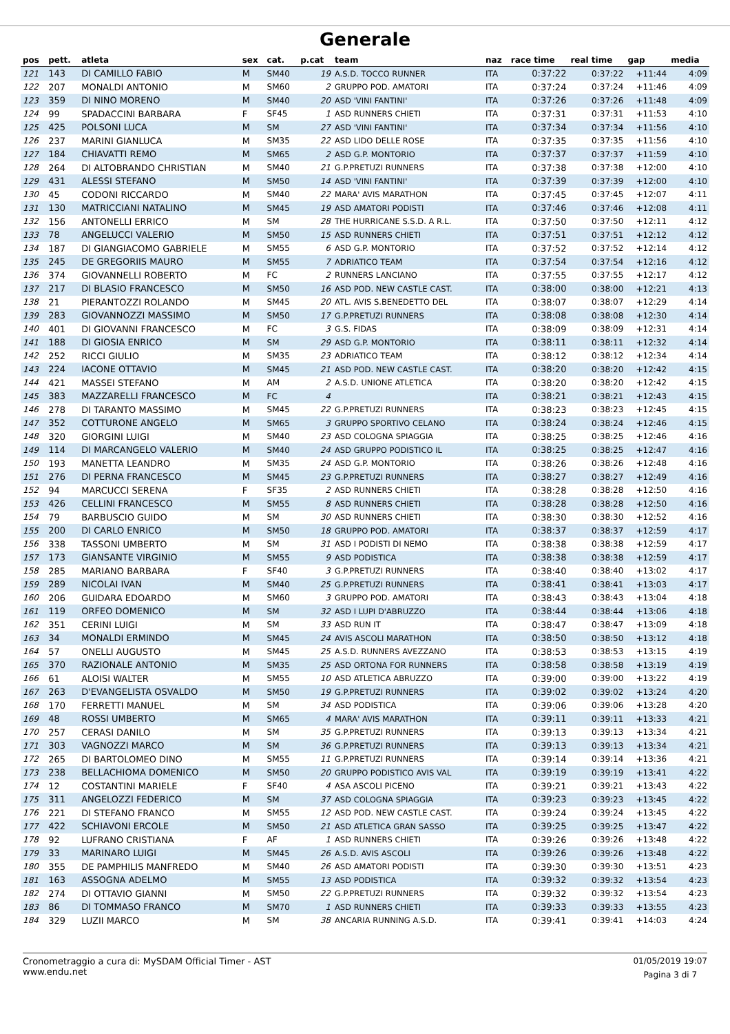Generale
| pos | pett. | atleta | sex | cat. | p.cat | team | naz | race time | real time | gap | media |
| --- | --- | --- | --- | --- | --- | --- | --- | --- | --- | --- | --- |
| 121 | 143 | DI CAMILLO FABIO | M | SM40 | 19 | A.S.D. TOCCO RUNNER | ITA | 0:37:22 | 0:37:22 | +11:44 | 4:09 |
| 122 | 207 | MONALDI ANTONIO | M | SM60 | 2 | GRUPPO POD. AMATORI | ITA | 0:37:24 | 0:37:24 | +11:46 | 4:09 |
| 123 | 359 | DI NINO MORENO | M | SM40 | 20 | ASD 'VINI FANTINI' | ITA | 0:37:26 | 0:37:26 | +11:48 | 4:09 |
| 124 | 99 | SPADACCINI BARBARA | F | SF45 | 1 | ASD RUNNERS CHIETI | ITA | 0:37:31 | 0:37:31 | +11:53 | 4:10 |
| 125 | 425 | POLSONI LUCA | M | SM | 27 | ASD 'VINI FANTINI' | ITA | 0:37:34 | 0:37:34 | +11:56 | 4:10 |
| 126 | 237 | MARINI GIANLUCA | M | SM35 | 22 | ASD LIDO DELLE ROSE | ITA | 0:37:35 | 0:37:35 | +11:56 | 4:10 |
| 127 | 184 | CHIAVATTI REMO | M | SM65 | 2 | ASD G.P. MONTORIO | ITA | 0:37:37 | 0:37:37 | +11:59 | 4:10 |
| 128 | 264 | DI ALTOBRANDO CHRISTIAN | M | SM40 | 21 | G.P.PRETUZI RUNNERS | ITA | 0:37:38 | 0:37:38 | +12:00 | 4:10 |
| 129 | 431 | ALESSI STEFANO | M | SM50 | 14 | ASD 'VINI FANTINI' | ITA | 0:37:39 | 0:37:39 | +12:00 | 4:10 |
| 130 | 45 | CODONI RICCARDO | M | SM40 | 22 | MARA' AVIS MARATHON | ITA | 0:37:45 | 0:37:45 | +12:07 | 4:11 |
| 131 | 130 | MATRICCIANI NATALINO | M | SM45 | 19 | ASD AMATORI PODISTI | ITA | 0:37:46 | 0:37:46 | +12:08 | 4:11 |
| 132 | 156 | ANTONELLI ERRICO | M | SM | 28 | THE HURRICANE S.S.D. A R.L. | ITA | 0:37:50 | 0:37:50 | +12:11 | 4:12 |
| 133 | 78 | ANGELUCCI VALERIO | M | SM50 | 15 | ASD RUNNERS CHIETI | ITA | 0:37:51 | 0:37:51 | +12:12 | 4:12 |
| 134 | 187 | DI GIANGIACOMO GABRIELE | M | SM55 | 6 | ASD G.P. MONTORIO | ITA | 0:37:52 | 0:37:52 | +12:14 | 4:12 |
| 135 | 245 | DE GREGORIIS MAURO | M | SM55 | 7 | ADRIATICO TEAM | ITA | 0:37:54 | 0:37:54 | +12:16 | 4:12 |
| 136 | 374 | GIOVANNELLI ROBERTO | M | FC | 2 | RUNNERS LANCIANO | ITA | 0:37:55 | 0:37:55 | +12:17 | 4:12 |
| 137 | 217 | DI BLASIO FRANCESCO | M | SM50 | 16 | ASD POD. NEW CASTLE CAST. | ITA | 0:38:00 | 0:38:00 | +12:21 | 4:13 |
| 138 | 21 | PIERANTOZZI ROLANDO | M | SM45 | 20 | ATL. AVIS S.BENEDETTO DEL | ITA | 0:38:07 | 0:38:07 | +12:29 | 4:14 |
| 139 | 283 | GIOVANNOZZI MASSIMO | M | SM50 | 17 | G.P.PRETUZI RUNNERS | ITA | 0:38:08 | 0:38:08 | +12:30 | 4:14 |
| 140 | 401 | DI GIOVANNI FRANCESCO | M | FC | 3 | G.S. FIDAS | ITA | 0:38:09 | 0:38:09 | +12:31 | 4:14 |
| 141 | 188 | DI GIOSIA ENRICO | M | SM | 29 | ASD G.P. MONTORIO | ITA | 0:38:11 | 0:38:11 | +12:32 | 4:14 |
| 142 | 252 | RICCI GIULIO | M | SM35 | 23 | ADRIATICO TEAM | ITA | 0:38:12 | 0:38:12 | +12:34 | 4:14 |
| 143 | 224 | IACONE OTTAVIO | M | SM45 | 21 | ASD POD. NEW CASTLE CAST. | ITA | 0:38:20 | 0:38:20 | +12:42 | 4:15 |
| 144 | 421 | MASSEI STEFANO | M | AM | 2 | A.S.D. UNIONE ATLETICA | ITA | 0:38:20 | 0:38:20 | +12:42 | 4:15 |
| 145 | 383 | MAZZARELLI FRANCESCO | M | FC | 4 | | ITA | 0:38:21 | 0:38:21 | +12:43 | 4:15 |
| 146 | 278 | DI TARANTO MASSIMO | M | SM45 | 22 | G.P.PRETUZI RUNNERS | ITA | 0:38:23 | 0:38:23 | +12:45 | 4:15 |
| 147 | 352 | COTTURONE ANGELO | M | SM65 | 3 | GRUPPO SPORTIVO CELANO | ITA | 0:38:24 | 0:38:24 | +12:46 | 4:15 |
| 148 | 320 | GIORGINI LUIGI | M | SM40 | 23 | ASD COLOGNA SPIAGGIA | ITA | 0:38:25 | 0:38:25 | +12:46 | 4:16 |
| 149 | 114 | DI MARCANGELO VALERIO | M | SM40 | 24 | ASD GRUPPO PODISTICO IL | ITA | 0:38:25 | 0:38:25 | +12:47 | 4:16 |
| 150 | 193 | MANETTA LEANDRO | M | SM35 | 24 | ASD G.P. MONTORIO | ITA | 0:38:26 | 0:38:26 | +12:48 | 4:16 |
| 151 | 276 | DI PERNA FRANCESCO | M | SM45 | 23 | G.P.PRETUZI RUNNERS | ITA | 0:38:27 | 0:38:27 | +12:49 | 4:16 |
| 152 | 94 | MARCUCCI SERENA | F | SF35 | 2 | ASD RUNNERS CHIETI | ITA | 0:38:28 | 0:38:28 | +12:50 | 4:16 |
| 153 | 426 | CELLINI FRANCESCO | M | SM55 | 8 | ASD RUNNERS CHIETI | ITA | 0:38:28 | 0:38:28 | +12:50 | 4:16 |
| 154 | 79 | BARBUSCIO GUIDO | M | SM | 30 | ASD RUNNERS CHIETI | ITA | 0:38:30 | 0:38:30 | +12:52 | 4:16 |
| 155 | 200 | DI CARLO ENRICO | M | SM50 | 18 | GRUPPO POD. AMATORI | ITA | 0:38:37 | 0:38:37 | +12:59 | 4:17 |
| 156 | 338 | TASSONI UMBERTO | M | SM | 31 | ASD I PODISTI DI NEMO | ITA | 0:38:38 | 0:38:38 | +12:59 | 4:17 |
| 157 | 173 | GIANSANTE VIRGINIO | M | SM55 | 9 | ASD PODISTICA | ITA | 0:38:38 | 0:38:38 | +12:59 | 4:17 |
| 158 | 285 | MARIANO BARBARA | F | SF40 | 3 | G.P.PRETUZI RUNNERS | ITA | 0:38:40 | 0:38:40 | +13:02 | 4:17 |
| 159 | 289 | NICOLAI IVAN | M | SM40 | 25 | G.P.PRETUZI RUNNERS | ITA | 0:38:41 | 0:38:41 | +13:03 | 4:17 |
| 160 | 206 | GUIDARA EDOARDO | M | SM60 | 3 | GRUPPO POD. AMATORI | ITA | 0:38:43 | 0:38:43 | +13:04 | 4:18 |
| 161 | 119 | ORFEO DOMENICO | M | SM | 32 | ASD I LUPI D'ABRUZZO | ITA | 0:38:44 | 0:38:44 | +13:06 | 4:18 |
| 162 | 351 | CERINI LUIGI | M | SM | 33 | ASD RUN IT | ITA | 0:38:47 | 0:38:47 | +13:09 | 4:18 |
| 163 | 34 | MONALDI ERMINDO | M | SM45 | 24 | AVIS ASCOLI MARATHON | ITA | 0:38:50 | 0:38:50 | +13:12 | 4:18 |
| 164 | 57 | ONELLI AUGUSTO | M | SM45 | 25 | A.S.D. RUNNERS AVEZZANO | ITA | 0:38:53 | 0:38:53 | +13:15 | 4:19 |
| 165 | 370 | RAZIONALE ANTONIO | M | SM35 | 25 | ASD ORTONA FOR RUNNERS | ITA | 0:38:58 | 0:38:58 | +13:19 | 4:19 |
| 166 | 61 | ALOISI WALTER | M | SM55 | 10 | ASD ATLETICA ABRUZZO | ITA | 0:39:00 | 0:39:00 | +13:22 | 4:19 |
| 167 | 263 | D'EVANGELISTA OSVALDO | M | SM50 | 19 | G.P.PRETUZI RUNNERS | ITA | 0:39:02 | 0:39:02 | +13:24 | 4:20 |
| 168 | 170 | FERRETTI MANUEL | M | SM | 34 | ASD PODISTICA | ITA | 0:39:06 | 0:39:06 | +13:28 | 4:20 |
| 169 | 48 | ROSSI UMBERTO | M | SM65 | 4 | MARA' AVIS MARATHON | ITA | 0:39:11 | 0:39:11 | +13:33 | 4:21 |
| 170 | 257 | CERASI DANILO | M | SM | 35 | G.P.PRETUZI RUNNERS | ITA | 0:39:13 | 0:39:13 | +13:34 | 4:21 |
| 171 | 303 | VAGNOZZI MARCO | M | SM | 36 | G.P.PRETUZI RUNNERS | ITA | 0:39:13 | 0:39:13 | +13:34 | 4:21 |
| 172 | 265 | DI BARTOLOMEO DINO | M | SM55 | 11 | G.P.PRETUZI RUNNERS | ITA | 0:39:14 | 0:39:14 | +13:36 | 4:21 |
| 173 | 238 | BELLACHIOMA DOMENICO | M | SM50 | 20 | GRUPPO PODISTICO AVIS VAL | ITA | 0:39:19 | 0:39:19 | +13:41 | 4:22 |
| 174 | 12 | COSTANTINI MARIELE | F | SF40 | 4 | ASA ASCOLI PICENO | ITA | 0:39:21 | 0:39:21 | +13:43 | 4:22 |
| 175 | 311 | ANGELOZZI FEDERICO | M | SM | 37 | ASD COLOGNA SPIAGGIA | ITA | 0:39:23 | 0:39:23 | +13:45 | 4:22 |
| 176 | 221 | DI STEFANO FRANCO | M | SM55 | 12 | ASD POD. NEW CASTLE CAST. | ITA | 0:39:24 | 0:39:24 | +13:45 | 4:22 |
| 177 | 422 | SCHIAVONI ERCOLE | M | SM50 | 21 | ASD ATLETICA GRAN SASSO | ITA | 0:39:25 | 0:39:25 | +13:47 | 4:22 |
| 178 | 92 | LUFRANO CRISTIANA | F | AF | 1 | ASD RUNNERS CHIETI | ITA | 0:39:26 | 0:39:26 | +13:48 | 4:22 |
| 179 | 33 | MARINARO LUIGI | M | SM45 | 26 | A.S.D. AVIS ASCOLI | ITA | 0:39:26 | 0:39:26 | +13:48 | 4:22 |
| 180 | 355 | DE PAMPHILIS MANFREDO | M | SM40 | 26 | ASD AMATORI PODISTI | ITA | 0:39:30 | 0:39:30 | +13:51 | 4:23 |
| 181 | 163 | ASSOGNA ADELMO | M | SM55 | 13 | ASD PODISTICA | ITA | 0:39:32 | 0:39:32 | +13:54 | 4:23 |
| 182 | 274 | DI OTTAVIO GIANNI | M | SM50 | 22 | G.P.PRETUZI RUNNERS | ITA | 0:39:32 | 0:39:32 | +13:54 | 4:23 |
| 183 | 86 | DI TOMMASO FRANCO | M | SM70 | 1 | ASD RUNNERS CHIETI | ITA | 0:39:33 | 0:39:33 | +13:55 | 4:23 |
| 184 | 329 | LUZII MARCO | M | SM | 38 | ANCARIA RUNNING A.S.D. | ITA | 0:39:41 | 0:39:41 | +14:03 | 4:24 |
Cronometraggio a cura di: MySDAM Official Timer - AST
www.endu.net
01/05/2019 19:07
Pagina 3 di 7